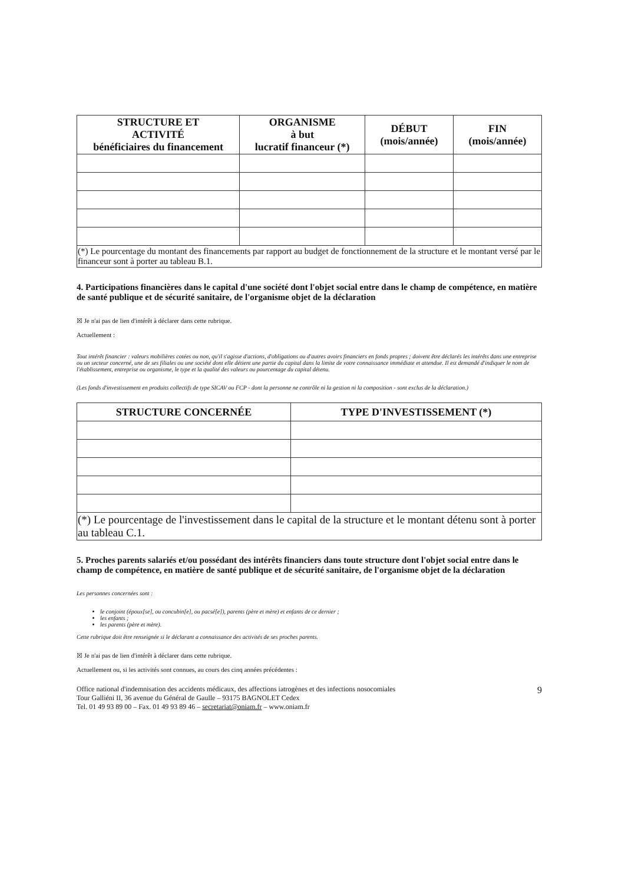| STRUCTURE ET ACTIVITÉ bénéficiaires du financement | ORGANISME à but lucratif financeur (*) | DÉBUT (mois/année) | FIN (mois/année) |
| --- | --- | --- | --- |
| (*) Le pourcentage du montant des financements par rapport au budget de fonctionnement de la structure et le montant versé par le financeur sont à porter au tableau B.1. | | | |
4. Participations financières dans le capital d'une société dont l'objet social entre dans le champ de compétence, en matière de santé publique et de sécurité sanitaire, de l'organisme objet de la déclaration
☒ Je n'ai pas de lien d'intérêt à déclarer dans cette rubrique.
Actuellement :
Tout intérêt financier : valeurs mobilières cotées ou non, qu'il s'agisse d'actions, d'obligations ou d'autres avoirs financiers en fonds propres ; doivent être déclarés les intérêts dans une entreprise ou un secteur concerné, une de ses filiales ou une société dont elle détient une partie du capital dans la limite de votre connaissance immédiate et attendue. Il est demandé d'indiquer le nom de l'établissement, entreprise ou organisme, le type et la qualité des valeurs ou pourcentage du capital détenu.
(Les fonds d'investissement en produits collectifs de type SICAV ou FCP - dont la personne ne contrôle ni la gestion ni la composition - sont exclus de la déclaration.)
| STRUCTURE CONCERNÉE | TYPE D'INVESTISSEMENT (*) |
| --- | --- |
| (*) Le pourcentage de l'investissement dans le capital de la structure et le montant détenu sont à porter au tableau C.1. | |
5. Proches parents salariés et/ou possédant des intérêts financiers dans toute structure dont l'objet social entre dans le champ de compétence, en matière de santé publique et de sécurité sanitaire, de l'organisme objet de la déclaration
Les personnes concernées sont :
le conjoint (époux[se], ou concubin[e], ou pacsé[e]), parents (père et mère) et enfants de ce dernier ;
les enfants ;
les parents (père et mère).
Cette rubrique doit être renseignée si le déclarant a connaissance des activités de ses proches parents.
☒ Je n'ai pas de lien d'intérêt à déclarer dans cette rubrique.
Actuellement ou, si les activités sont connues, au cours des cinq années précédentes :
Office national d'indemnisation des accidents médicaux, des affections iatrogènes et des infections nosocomiales
Tour Galliéni II, 36 avenue du Général de Gaulle – 93175 BAGNOLET Cedex
Tel. 01 49 93 89 00 – Fax. 01 49 93 89 46 – secretariat@oniam.fr – www.oniam.fr
9